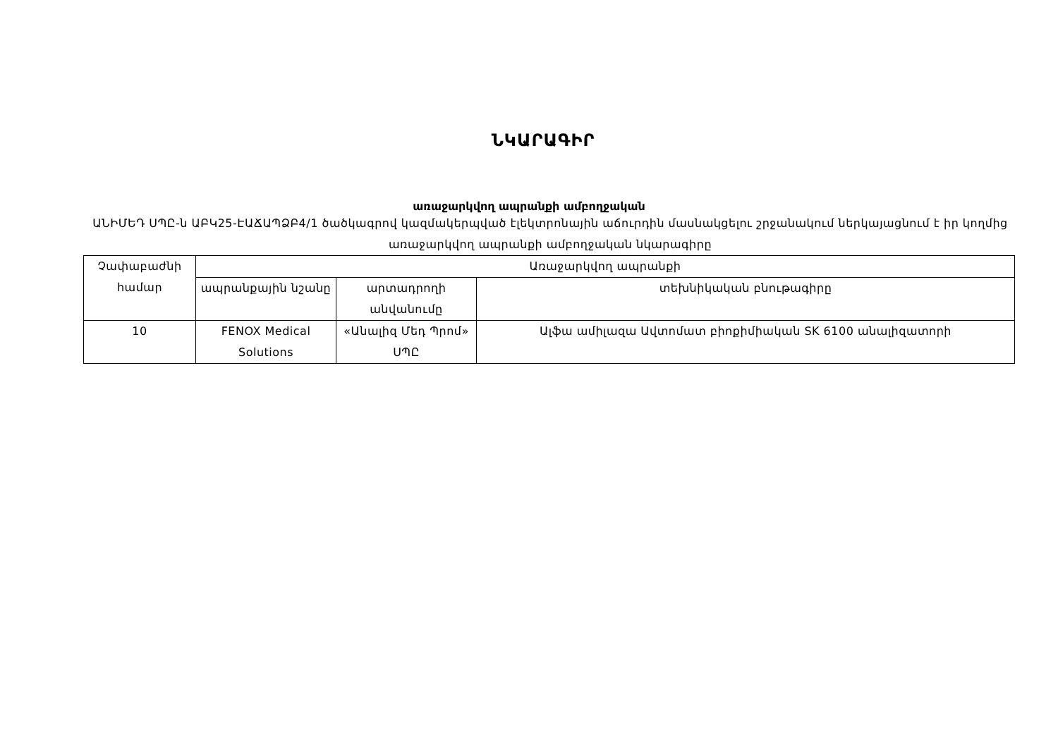ՆԿԱՐԱԳԻՐ
առաջարկվող ապրանքի ամբողջական
ԱՆԻՄԵԴ ՍՊԸ-ն ԱԲԿ25-ԷԱՃԱՊՁԲ4/1 ծածկագրով կազմակերպված էլեկտրոնային աճուրդին մասնակցելու շրջանակում ներկայացնում է իր կողմից առաջարկվող ապրանքի ամբողջական նկարագիրը
| Չափաբաժնի համար | Առաջարկվող ապրանքի | | |
| --- | --- | --- | --- |
| | ապրանքային նշանը | արտադրողի անվանումը | տեխնիկական բնութագիրը |
| 10 | FENOX Medical Solutions | «Անալիզ Մեդ Պրոմ» ՍՊԸ | Ալֆա ամիլազա Ավտոմատ բիոքիմիական SK 6100 անալիզատորի |